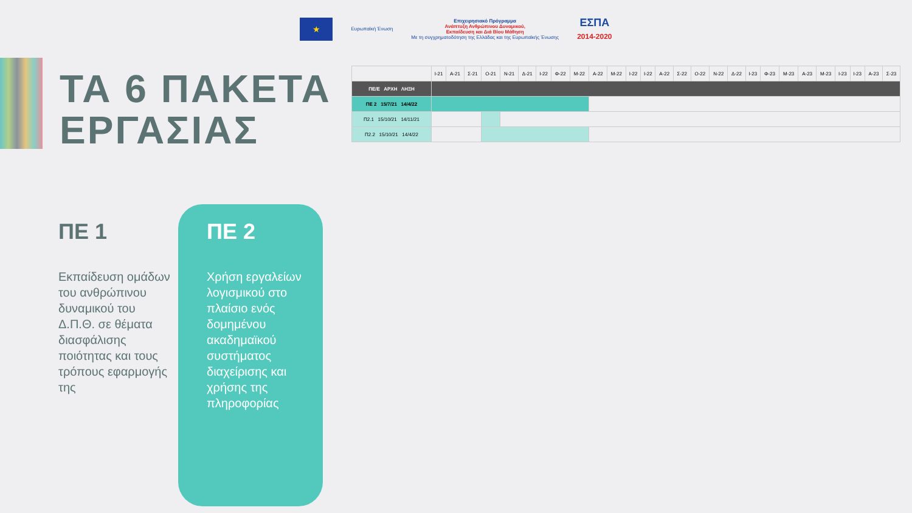★
Ευρωπαϊκή Ένωση
Επιχειρησιακό Πρόγραμμα
Ανάπτυξη Ανθρώπινου Δυναμικού,
Εκπαίδευση και Διά Βίου Μάθηση
Με τη συγχρηματοδότηση της Ελλάδας και της Ευρωπαϊκής Ένωσης
ΕΣΠΑ
2014-2020
ΤΑ 6 ΠΑΚΕΤΑ
ΕΡΓΑΣΙΑΣ
| | Ι-21 | Α-21 | Σ-21 | Ο-21 | Ν-21 | Δ-21 | Ι-22 | Φ-22 | Μ-22 | Α-22 | Μ-22 | Ι-22 | Ι-22 | Α-22 | Σ-22 | Ο-22 | Ν-22 | Δ-22 | Ι-23 | Φ-23 | Μ-23 | Α-23 | Μ-23 | Ι-23 | Ι-23 | Α-23 | Σ-23 |
| ΠΕ/Ε ΑΡΧΗ ΛΗΞΗ | | | | | | | | | | | | | | | | | | | | | | | | | | | |
| ΠΕ 2 15/7/21 14/4/22 | | | | | | | | | | | | | | | | | | | | | | | | | | | |
| Π2.1 15/10/21 14/11/21 | | | | | | | | | | | | | | | | | | | | | | | | | | | |
| Π2.2 15/10/21 14/4/22 | | | | | | | | | | | | | | | | | | | | | | | | | | | |
ΠΕ 1
Εκπαίδευση ομάδων του ανθρώπινου δυναμικού του Δ.Π.Θ. σε θέματα διασφάλισης ποιότητας και τους τρόπους εφαρμογής της
ΠΕ 2
Χρήση εργαλείων λογισμικού στο πλαίσιο ενός δομημένου ακαδημαϊκού συστήματος διαχείρισης και χρήσης της πληροφορίας